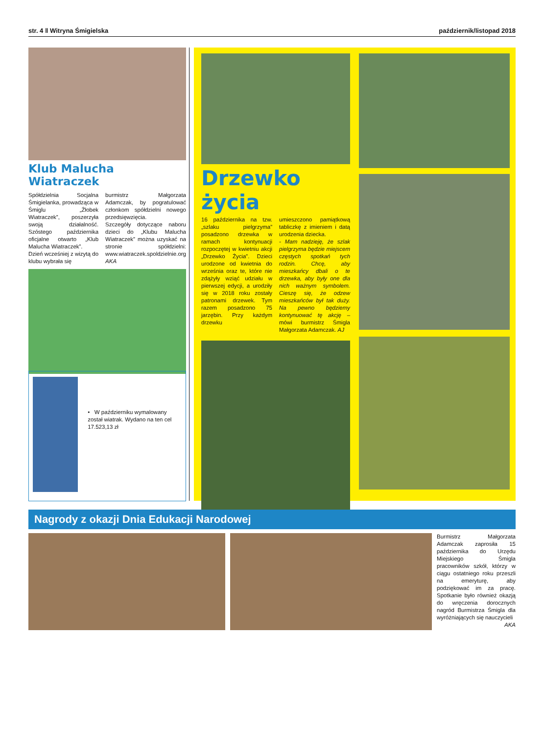str. 4 ‖ Witryna Śmigielska październik/listopad 2018
Klub Malucha Wiatraczek
Spółdzielnia Socjalna Śmigielanka, prowadząca w Śmiglu „Żłobek Wiatraczek”, poszerzyła swoją działalność. Szóstego października oficjalne otwarto „Klub Malucha Wiatraczek”.
Dzień wcześniej z wizytą do klubu wybrała się
burmistrz Małgorzata Adamczak, by pogratulować członkom spółdzielni nowego przedsięwzięcia.
Szczegóły dotyczące naboru dzieci do „Klubu Malucha Wiatraczek” można uzyskać na stronie spółdzielni: www.wiatraczek.spoldzielnie.org AKA
• W październiku wymalowany został wiatrak. Wydano na ten cel 17.523,13 zł
Drzewko życia
16 października na tzw. „szlaku pielgrzyma” posadzono drzewka w ramach kontynuacji rozpoczętej w kwietniu akcji „Drzewko Życia”. Dzieci urodzone od kwietnia do września oraz te, które nie zdążyły wziąć udziału w pierwszej edycji, a urodziły się w 2018 roku zostały patronami drzewek. Tym razem posadzono 75 jarzębin. Przy każdym drzewku
umieszczono pamiątkową tabliczkę z imieniem i datą urodzenia dziecka.
- Mam nadzieję, że szlak pielgrzyma będzie miejscem częstych spotkań tych rodzin. Chcę, aby mieszkańcy dbali o te drzewka, aby były one dla nich ważnym symbolem. Cieszę się, że odzew mieszkańców był tak duży. Na pewno będziemy kontynuować tę akcję – mówi burmistrz Śmigla Małgorzata Adamczak. AJ
Nagrody z okazji Dnia Edukacji Narodowej
Burmistrz Małgorzata Adamczak zaprosiła 15 października do Urzędu Miejskiego Śmigla pracowników szkół, którzy w ciągu ostatniego roku przeszli na emeryturę, aby podziękować im za pracę. Spotkanie było również okazją do wręczenia dorocznych nagród Burmistrza Śmigla dla wyróżniających się nauczycieli
AKA